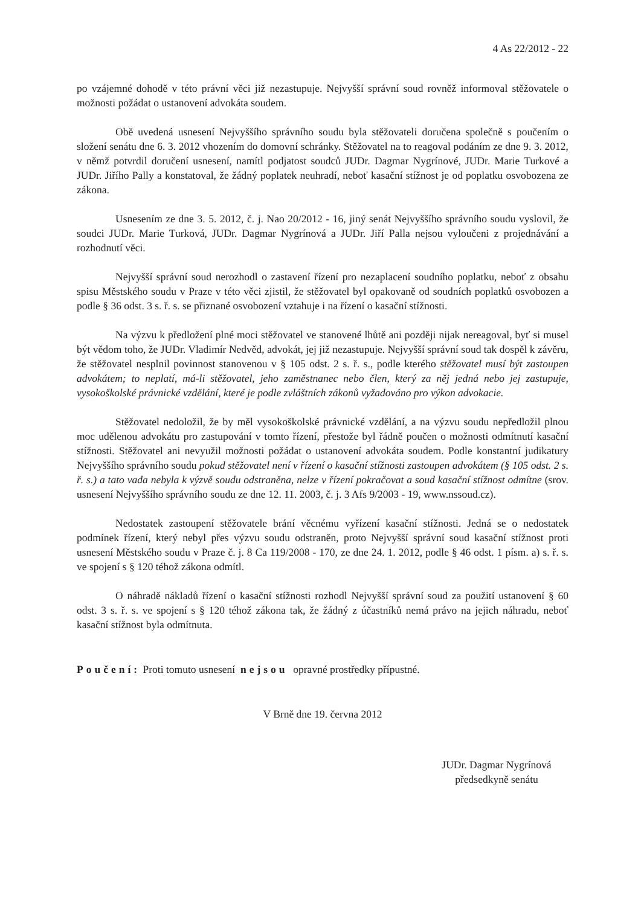4 As 22/2012 - 22
po vzájemné dohodě v této právní věci již nezastupuje. Nejvyšší správní soud rovněž informoval stěžovatele o možnosti požádat o ustanovení advokáta soudem.
Obě uvedená usnesení Nejvyššího správního soudu byla stěžovateli doručena společně s poučením o složení senátu dne 6. 3. 2012 vhozením do domovní schránky. Stěžovatel na to reagoval podáním ze dne 9. 3. 2012, v němž potvrdil doručení usnesení, namítl podjatost soudců JUDr. Dagmar Nygrínové, JUDr. Marie Turkové a JUDr. Jiřího Pally a konstatoval, že žádný poplatek neuhradí, neboť kasační stížnost je od poplatku osvobozena ze zákona.
Usnesením ze dne 3. 5. 2012, č. j. Nao 20/2012 - 16, jiný senát Nejvyššího správního soudu vyslovil, že soudci JUDr. Marie Turková, JUDr. Dagmar Nygrínová a JUDr. Jiří Palla nejsou vyloučeni z projednávání a rozhodnutí věci.
Nejvyšší správní soud nerozhodl o zastavení řízení pro nezaplacení soudního poplatku, neboť z obsahu spisu Městského soudu v Praze v této věci zjistil, že stěžovatel byl opakovaně od soudních poplatků osvobozen a podle § 36 odst. 3 s. ř. s. se přiznané osvobození vztahuje i na řízení o kasační stížnosti.
Na výzvu k předložení plné moci stěžovatel ve stanovené lhůtě ani později nijak nereagoval, byť si musel být vědom toho, že JUDr. Vladimír Nedvěd, advokát, jej již nezastupuje. Nejvyšší správní soud tak dospěl k závěru, že stěžovatel nesplnil povinnost stanovenou v § 105 odst. 2 s. ř. s., podle kterého stěžovatel musí být zastoupen advokátem; to neplatí, má-li stěžovatel, jeho zaměstnanec nebo člen, který za něj jedná nebo jej zastupuje, vysokoškolské právnické vzdělání, které je podle zvláštních zákonů vyžadováno pro výkon advokacie.
Stěžovatel nedoložil, že by měl vysokoškolské právnické vzdělání, a na výzvu soudu nepředložil plnou moc udělenou advokátu pro zastupování v tomto řízení, přestože byl řádně poučen o možnosti odmítnutí kasační stížnosti. Stěžovatel ani nevyužil možnosti požádat o ustanovení advokáta soudem. Podle konstantní judikatury Nejvyššího správního soudu pokud stěžovatel není v řízení o kasační stížnosti zastoupen advokátem (§ 105 odst. 2 s. ř. s.) a tato vada nebyla k výzvě soudu odstraněna, nelze v řízení pokračovat a soud kasační stížnost odmítne (srov. usnesení Nejvyššího správního soudu ze dne 12. 11. 2003, č. j. 3 Afs 9/2003 - 19, www.nssoud.cz).
Nedostatek zastoupení stěžovatele brání věcnému vyřízení kasační stížnosti. Jedná se o nedostatek podmínek řízení, který nebyl přes výzvu soudu odstraněn, proto Nejvyšší správní soud kasační stížnost proti usnesení Městského soudu v Praze č. j. 8 Ca 119/2008 - 170, ze dne 24. 1. 2012, podle § 46 odst. 1 písm. a) s. ř. s. ve spojení s § 120 téhož zákona odmítl.
O náhradě nákladů řízení o kasační stížnosti rozhodl Nejvyšší správní soud za použití ustanovení § 60 odst. 3 s. ř. s. ve spojení s § 120 téhož zákona tak, že žádný z účastníků nemá právo na jejich náhradu, neboť kasační stížnost byla odmítnuta.
Poučení: Proti tomuto usnesení nejsou opravné prostředky přípustné.
V Brně dne 19. června 2012
JUDr. Dagmar Nygrínová
předsedkyně senátu